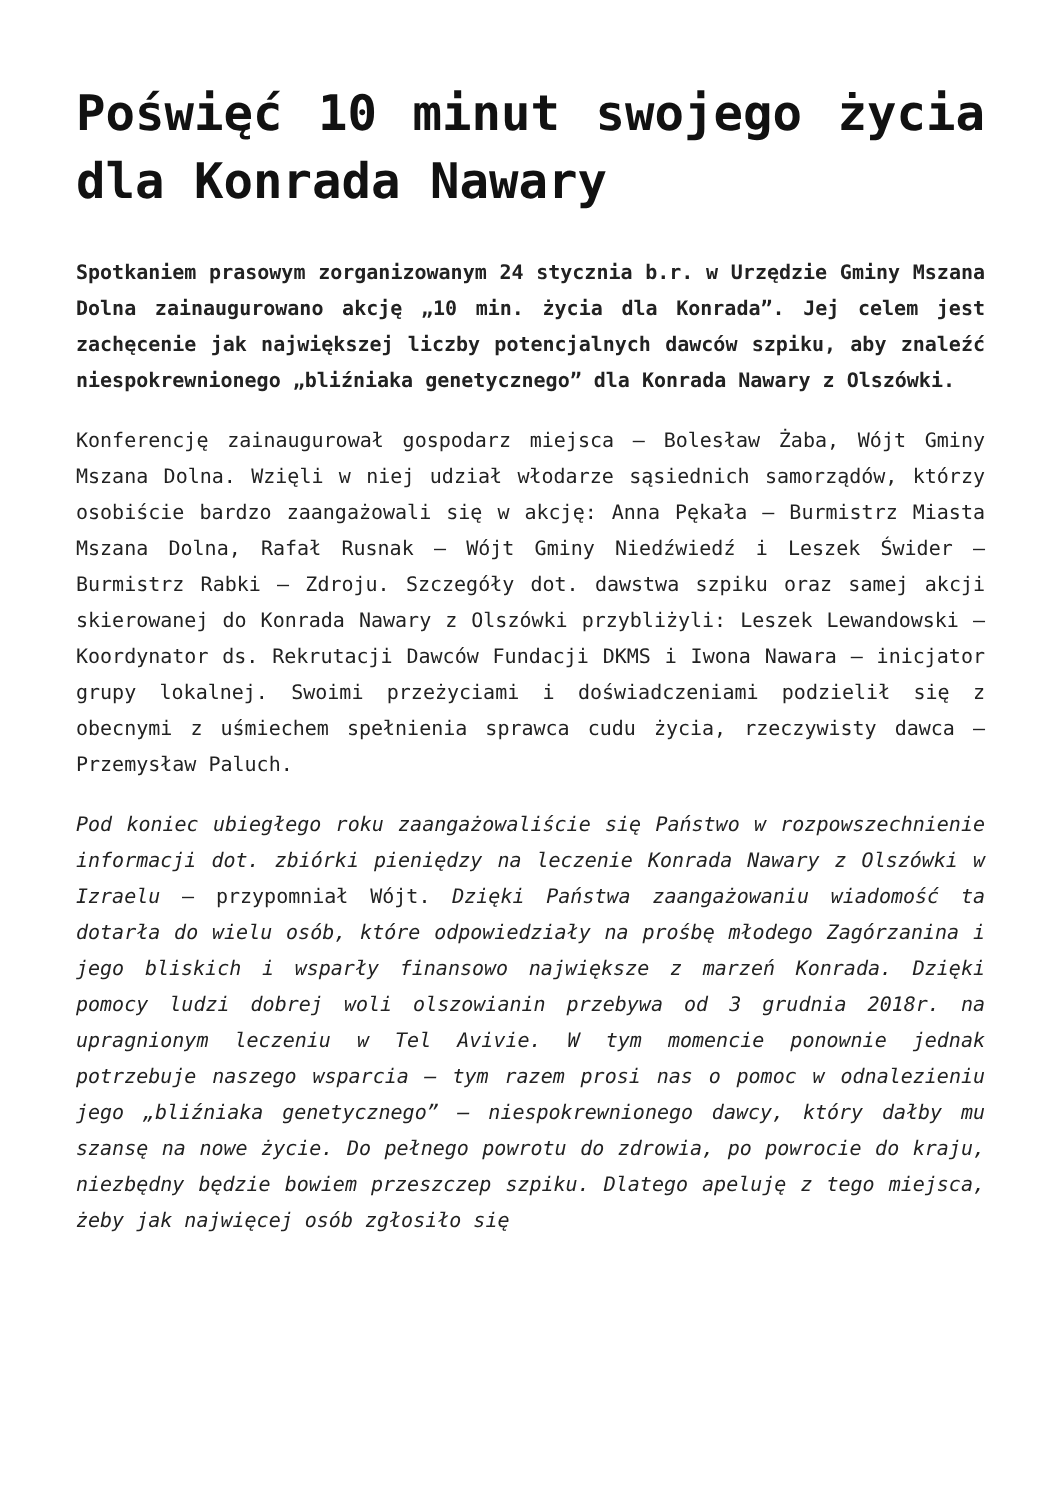Poświęć 10 minut swojego życia dla Konrada Nawary
Spotkaniem prasowym zorganizowanym 24 stycznia b.r. w Urzędzie Gminy Mszana Dolna zainaugurowano akcję „10 min. życia dla Konrada”. Jej celem jest zachęcenie jak największej liczby potencjalnych dawców szpiku, aby znaleźć niespokrewnionego „bliźniaka genetycznego” dla Konrada Nawary z Olszówki.
Konferencję zainaugurował gospodarz miejsca – Bolesław Żaba, Wójt Gminy Mszana Dolna. Wzięli w niej udział włodarze sąsiednich samorządów, którzy osobiście bardzo zaangażowali się w akcję: Anna Pękała – Burmistrz Miasta Mszana Dolna, Rafał Rusnak – Wójt Gminy Niedźwiedź i Leszek Świder – Burmistrz Rabki – Zdroju. Szczegóły dot. dawstwa szpiku oraz samej akcji skierowanej do Konrada Nawary z Olszówki przybliżyli: Leszek Lewandowski – Koordynator ds. Rekrutacji Dawców Fundacji DKMS i Iwona Nawara – inicjator grupy lokalnej. Swoimi przeżyciami i doświadczeniami podzielił się z obecnymi z uśmiechem spełnienia sprawca cudu życia, rzeczywisty dawca – Przemysław Paluch.
Pod koniec ubiegłego roku zaangażowaliście się Państwo w rozpowszechnienie informacji dot. zbiórki pieniędzy na leczenie Konrada Nawary z Olszówki w Izraelu – przypomniał Wójt. Dzięki Państwa zaangażowaniu wiadomość ta dotarła do wielu osób, które odpowiedziały na prośbę młodego Zagórzanina i jego bliskich i wsparły finansowo największe z marzeń Konrada. Dzięki pomocy ludzi dobrej woli olszowianin przebywa od 3 grudnia 2018r. na upragnionym leczeniu w Tel Avivie. W tym momencie ponownie jednak potrzebuje naszego wsparcia – tym razem prosi nas o pomoc w odnalezieniu jego „bliźniaka genetycznego” – niespokrewnionego dawcy, który dałby mu szansę na nowe życie. Do pełnego powrotu do zdrowia, po powrocie do kraju, niezbędny będzie bowiem przeszczep szpiku. Dlatego apeluję z tego miejsca, żeby jak najwięcej osób zgłosiło się